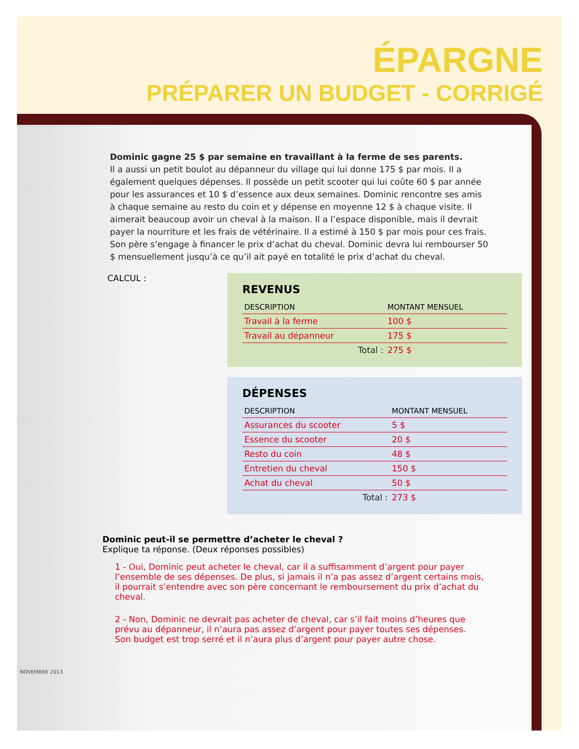ÉPARGNE
PRÉPARER UN BUDGET - CORRIGÉ
Dominic gagne 25 $ par semaine en travaillant à la ferme de ses parents.
Il a aussi un petit boulot au dépanneur du village qui lui donne 175 $ par mois. Il a également quelques dépenses. Il possède un petit scooter qui lui coûte 60 $ par année pour les assurances et 10 $ d’essence aux deux semaines. Dominic rencontre ses amis à chaque semaine au resto du coin et y dépense en moyenne 12 $ à chaque visite. Il aimerait beaucoup avoir un cheval à la maison. Il a l’espace disponible, mais il devrait payer la nourriture et les frais de vétérinaire. Il a estimé à 150 $ par mois pour ces frais. Son père s’engage à financer le prix d’achat du cheval. Dominic devra lui rembourser 50 $ mensuellement jusqu’à ce qu’il ait payé en totalité le prix d’achat du cheval.
CALCUL :
REVENUS
| DESCRIPTION | MONTANT MENSUEL |
| --- | --- |
| Travail à la ferme | 100 $ |
| Travail au dépanneur | 175 $ |
| Total : | 275 $ |
DÉPENSES
| DESCRIPTION | MONTANT MENSUEL |
| --- | --- |
| Assurances du scooter | 5 $ |
| Essence du scooter | 20 $ |
| Resto du coin | 48 $ |
| Entretien du cheval | 150 $ |
| Achat du cheval | 50 $ |
| Total : | 273 $ |
Dominic peut-il se permettre d’acheter le cheval ?
Explique ta réponse. (Deux réponses possibles)
1 - Oui, Dominic peut acheter le cheval, car il a suffisamment d’argent pour payer l’ensemble de ses dépenses. De plus, si jamais il n’a pas assez d’argent certains mois, il pourrait s’entendre avec son père concernant le remboursement du prix d’achat du cheval.
2 - Non, Dominic ne devrait pas acheter de cheval, car s’il fait moins d’heures que prévu au dépanneur, il n’aura pas assez d’argent pour payer toutes ses dépenses. Son budget est trop serré et il n’aura plus d’argent pour payer autre chose.
NOVEMBRE 2013